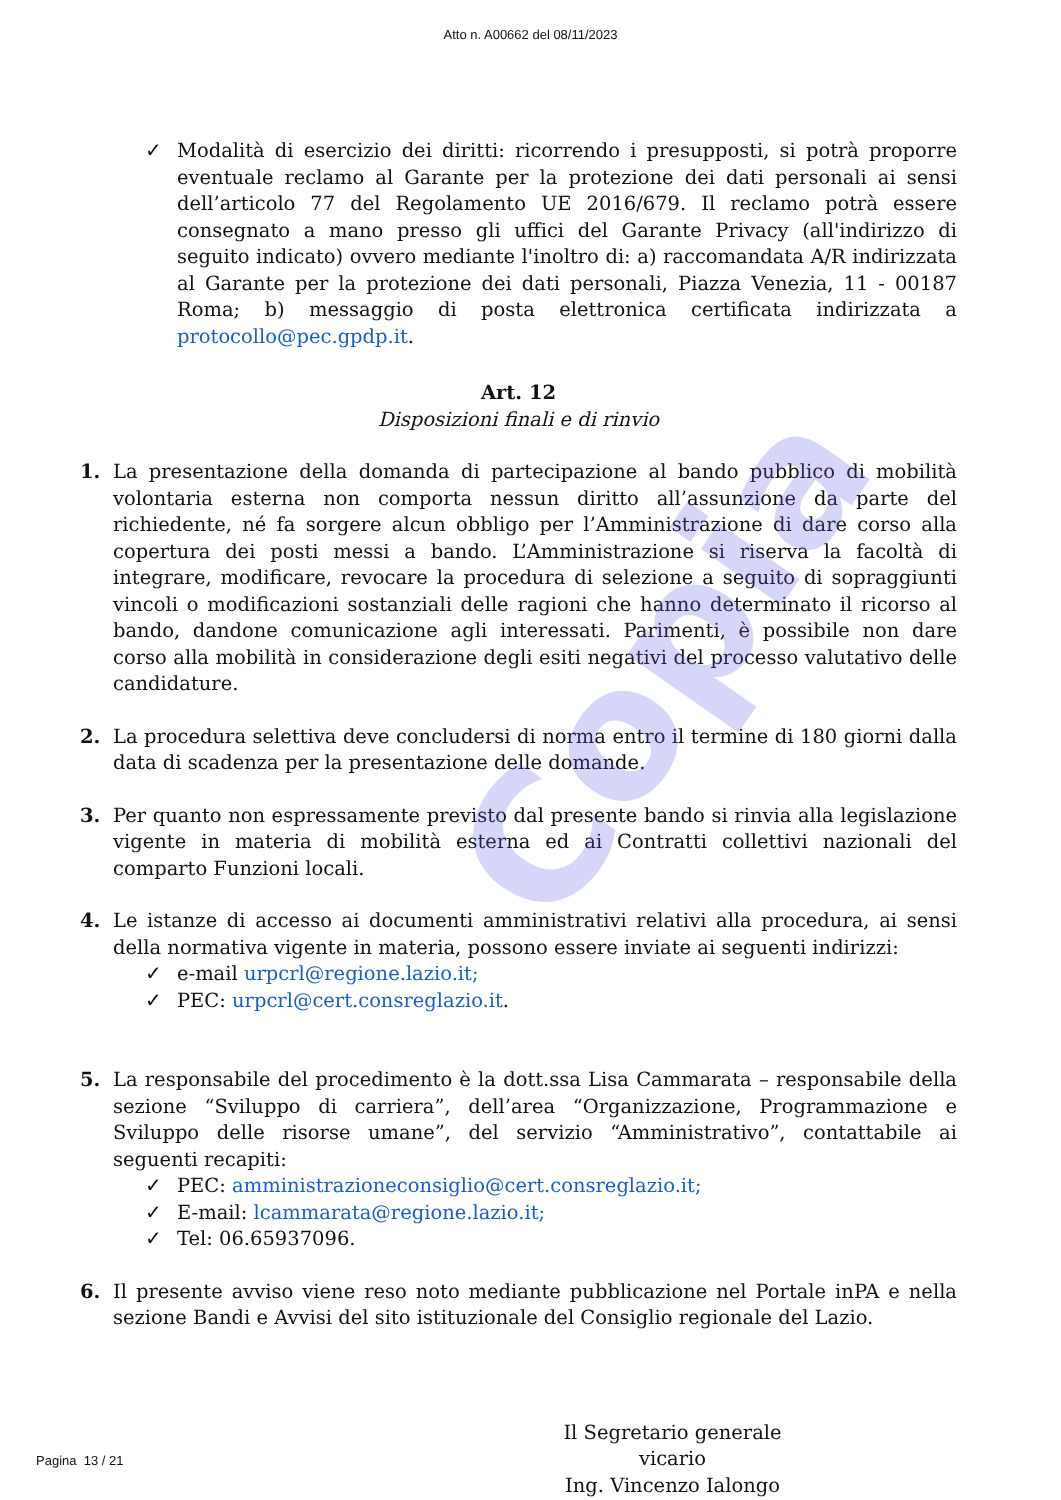Atto n. A00662 del 08/11/2023
Copia
✓ Modalità di esercizio dei diritti: ricorrendo i presupposti, si potrà proporre eventuale reclamo al Garante per la protezione dei dati personali ai sensi dell’articolo 77 del Regolamento UE 2016/679. Il reclamo potrà essere consegnato a mano presso gli uffici del Garante Privacy (all'indirizzo di seguito indicato) ovvero mediante l'inoltro di: a) raccomandata A/R indirizzata al Garante per la protezione dei dati personali, Piazza Venezia, 11 - 00187 Roma; b) messaggio di posta elettronica certificata indirizzata a protocollo@pec.gpdp.it.
Art. 12
Disposizioni finali e di rinvio
1. La presentazione della domanda di partecipazione al bando pubblico di mobilità volontaria esterna non comporta nessun diritto all’assunzione da parte del richiedente, né fa sorgere alcun obbligo per l’Amministrazione di dare corso alla copertura dei posti messi a bando. L’Amministrazione si riserva la facoltà di integrare, modificare, revocare la procedura di selezione a seguito di sopraggiunti vincoli o modificazioni sostanziali delle ragioni che hanno determinato il ricorso al bando, dandone comunicazione agli interessati. Parimenti, è possibile non dare corso alla mobilità in considerazione degli esiti negativi del processo valutativo delle candidature.
2. La procedura selettiva deve concludersi di norma entro il termine di 180 giorni dalla data di scadenza per la presentazione delle domande.
3. Per quanto non espressamente previsto dal presente bando si rinvia alla legislazione vigente in materia di mobilità esterna ed ai Contratti collettivi nazionali del comparto Funzioni locali.
4. Le istanze di accesso ai documenti amministrativi relativi alla procedura, ai sensi della normativa vigente in materia, possono essere inviate ai seguenti indirizzi:
✓ e-mail urpcrl@regione.lazio.it;
✓ PEC: urpcrl@cert.consreglazio.it.
5. La responsabile del procedimento è la dott.ssa Lisa Cammarata – responsabile della sezione “Sviluppo di carriera”, dell’area “Organizzazione, Programmazione e Sviluppo delle risorse umane”, del servizio “Amministrativo”, contattabile ai seguenti recapiti:
✓ PEC: amministrazioneconsiglio@cert.consreglazio.it;
✓ E-mail: lcammarata@regione.lazio.it;
✓ Tel: 06.65937096.
6. Il presente avviso viene reso noto mediante pubblicazione nel Portale inPA e nella sezione Bandi e Avvisi del sito istituzionale del Consiglio regionale del Lazio.
Il Segretario generale vicario
Ing. Vincenzo Ialongo
Pagina 13 / 21